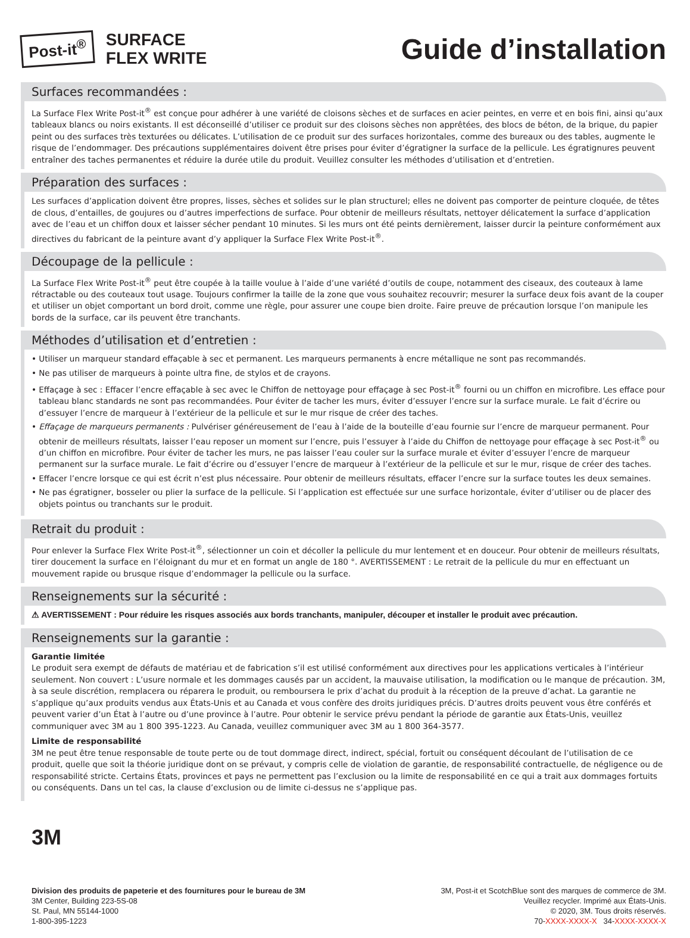Post-it<sup>®</sup>
SURFACE
FLEX WRITE
Guide d’installation
Surfaces recommandées :
La Surface Flex Write Post-it<sup>®</sup> est conçue pour adhérer à une variété de cloisons sèches et de surfaces en acier peintes, en verre et en bois fini, ainsi qu’aux tableaux blancs ou noirs existants. Il est déconseillé d’utiliser ce produit sur des cloisons sèches non apprêtées, des blocs de béton, de la brique, du papier peint ou des surfaces très texturées ou délicates. L’utilisation de ce produit sur des surfaces horizontales, comme des bureaux ou des tables, augmente le risque de l’endommager. Des précautions supplémentaires doivent être prises pour éviter d’égratigner la surface de la pellicule. Les égratignures peuvent entraîner des taches permanentes et réduire la durée utile du produit. Veuillez consulter les méthodes d’utilisation et d’entretien.
Préparation des surfaces :
Les surfaces d’application doivent être propres, lisses, sèches et solides sur le plan structurel; elles ne doivent pas comporter de peinture cloquée, de têtes de clous, d’entailles, de goujures ou d’autres imperfections de surface. Pour obtenir de meilleurs résultats, nettoyer délicatement la surface d’application avec de l’eau et un chiffon doux et laisser sécher pendant 10 minutes. Si les murs ont été peints dernièrement, laisser durcir la peinture conformément aux directives du fabricant de la peinture avant d’y appliquer la Surface Flex Write Post-it<sup>®</sup>.
Découpage de la pellicule :
La Surface Flex Write Post-it<sup>®</sup> peut être coupée à la taille voulue à l’aide d’une variété d’outils de coupe, notamment des ciseaux, des couteaux à lame rétractable ou des couteaux tout usage. Toujours confirmer la taille de la zone que vous souhaitez recouvrir; mesurer la surface deux fois avant de la couper et utiliser un objet comportant un bord droit, comme une règle, pour assurer une coupe bien droite. Faire preuve de précaution lorsque l’on manipule les bords de la surface, car ils peuvent être tranchants.
Méthodes d’utilisation et d’entretien :
• Utiliser un marqueur standard effaçable à sec et permanent. Les marqueurs permanents à encre métallique ne sont pas recommandés.
• Ne pas utiliser de marqueurs à pointe ultra fine, de stylos et de crayons.
• Effaçage à sec : Effacer l’encre effaçable à sec avec le Chiffon de nettoyage pour effaçage à sec Post-it<sup>®</sup> fourni ou un chiffon en microfibre. Les efface pour tableau blanc standards ne sont pas recommandées. Pour éviter de tacher les murs, éviter d’essuyer l’encre sur la surface murale. Le fait d’écrire ou d’essuyer l’encre de marqueur à l’extérieur de la pellicule et sur le mur risque de créer des taches.
• Effaçage de marqueurs permanents : Pulvériser généreusement de l’eau à l’aide de la bouteille d’eau fournie sur l’encre de marqueur permanent. Pour obtenir de meilleurs résultats, laisser l’eau reposer un moment sur l’encre, puis l’essuyer à l’aide du Chiffon de nettoyage pour effaçage à sec Post-it<sup>®</sup> ou d’un chiffon en microfibre. Pour éviter de tacher les murs, ne pas laisser l’eau couler sur la surface murale et éviter d’essuyer l’encre de marqueur permanent sur la surface murale. Le fait d’écrire ou d’essuyer l’encre de marqueur à l’extérieur de la pellicule et sur le mur, risque de créer des taches.
• Effacer l’encre lorsque ce qui est écrit n’est plus nécessaire. Pour obtenir de meilleurs résultats, effacer l’encre sur la surface toutes les deux semaines.
• Ne pas égratigner, bosseler ou plier la surface de la pellicule. Si l’application est effectuée sur une surface horizontale, éviter d’utiliser ou de placer des objets pointus ou tranchants sur le produit.
Retrait du produit :
Pour enlever la Surface Flex Write Post-it<sup>®</sup>, sélectionner un coin et décoller la pellicule du mur lentement et en douceur. Pour obtenir de meilleurs résultats, tirer doucement la surface en l’éloignant du mur et en format un angle de 180 °. AVERTISSEMENT : Le retrait de la pellicule du mur en effectuant un mouvement rapide ou brusque risque d’endommager la pellicule ou la surface.
Renseignements sur la sécurité :
⚠ AVERTISSEMENT : Pour réduire les risques associés aux bords tranchants, manipuler, découper et installer le produit avec précaution.
Renseignements sur la garantie :
Garantie limitée
Le produit sera exempt de défauts de matériau et de fabrication s’il est utilisé conformément aux directives pour les applications verticales à l’intérieur seulement. Non couvert : L’usure normale et les dommages causés par un accident, la mauvaise utilisation, la modification ou le manque de précaution. 3M, à sa seule discrétion, remplacera ou réparera le produit, ou remboursera le prix d’achat du produit à la réception de la preuve d’achat. La garantie ne s’applique qu’aux produits vendus aux États-Unis et au Canada et vous confère des droits juridiques précis. D’autres droits peuvent vous être conférés et peuvent varier d’un État à l’autre ou d’une province à l’autre. Pour obtenir le service prévu pendant la période de garantie aux États-Unis, veuillez communiquer avec 3M au 1 800 395-1223. Au Canada, veuillez communiquer avec 3M au 1 800 364-3577.
Limite de responsabilité
3M ne peut être tenue responsable de toute perte ou de tout dommage direct, indirect, spécial, fortuit ou conséquent découlant de l’utilisation de ce produit, quelle que soit la théorie juridique dont on se prévaut, y compris celle de violation de garantie, de responsabilité contractuelle, de négligence ou de responsabilité stricte. Certains États, provinces et pays ne permettent pas l’exclusion ou la limite de responsabilité en ce qui a trait aux dommages fortuits ou conséquents. Dans un tel cas, la clause d’exclusion ou de limite ci-dessus ne s’applique pas.
3M
Division des produits de papeterie et des fournitures pour le bureau de 3M
3M Center, Building 223-5S-08
St. Paul, MN 55144-1000
1-800-395-1223
3M, Post-it et ScotchBlue sont des marques de commerce de 3M.
Veuillez recycler. Imprimé aux États-Unis.
© 2020, 3M. Tous droits réservés.
70-XXXX-XXXX-X 34-XXXX-XXXX-X